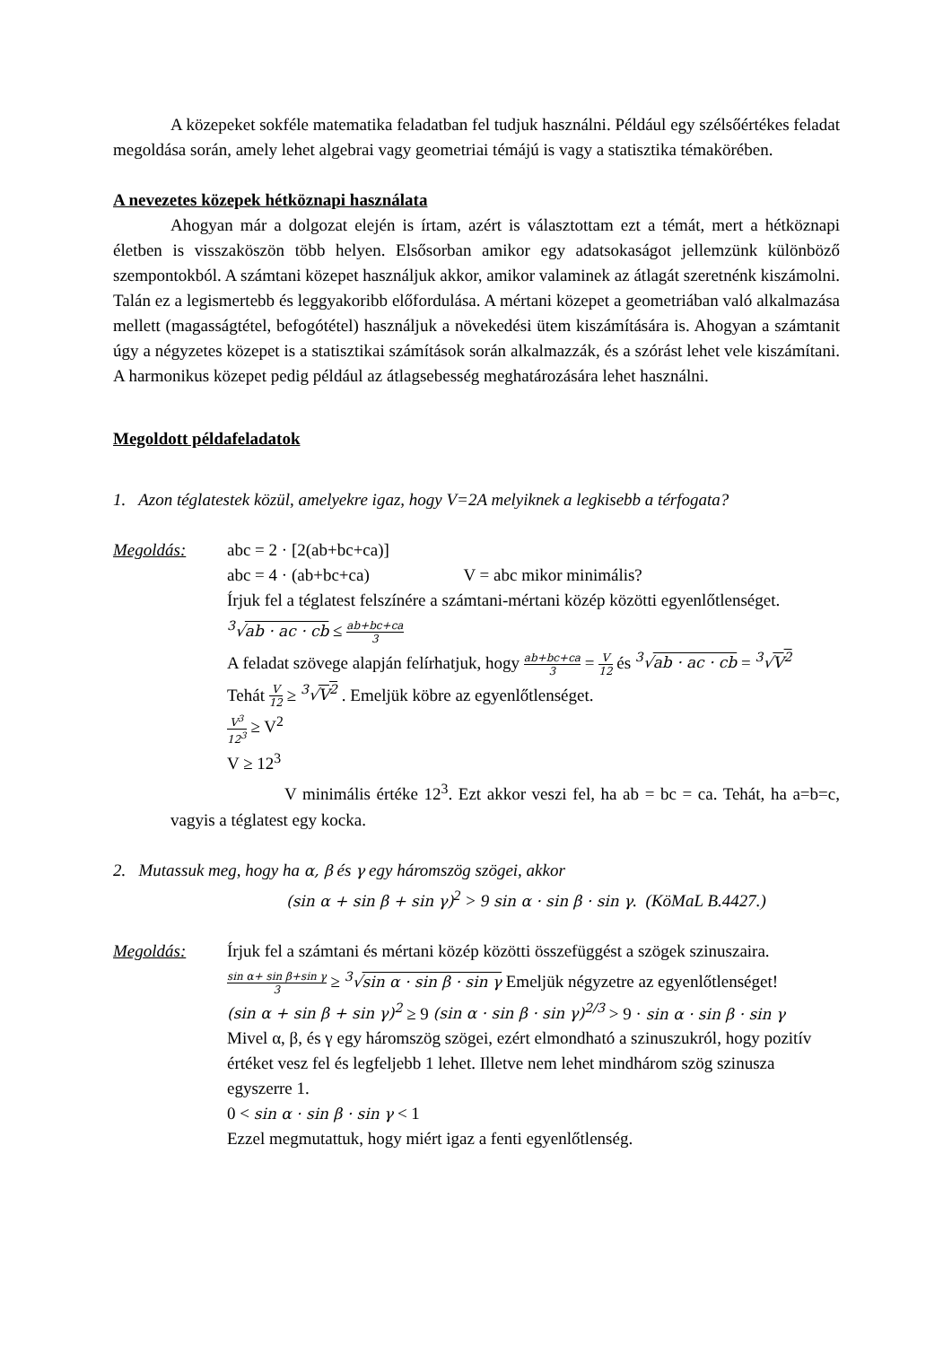A közepeket sokféle matematika feladatban fel tudjuk használni. Például egy szélsőértékes feladat megoldása során, amely lehet algebrai vagy geometriai témájú is vagy a statisztika témakörében.
A nevezetes közepek hétköznapi használata
Ahogyan már a dolgozat elején is írtam, azért is választottam ezt a témát, mert a hétköznapi életben is visszaköszön több helyen. Elsősorban amikor egy adatsokaságot jellemzünk különböző szempontokból. A számtani közepet használjuk akkor, amikor valaminek az átlagát szeretnénk kiszámolni. Talán ez a legismertebb és leggyakoribb előfordulása. A mértani közepet a geometriában való alkalmazása mellett (magasságtétel, befogótétel) használjuk a növekedési ütem kiszámítására is. Ahogyan a számtanit úgy a négyzetes közepet is a statisztikai számítások során alkalmazzák, és a szórást lehet vele kiszámítani. A harmonikus közepet pedig például az átlagsebesség meghatározására lehet használni.
Megoldott példafeladatok
1. Azon téglatestek közül, amelyekre igaz, hogy V=2A melyiknek a legkisebb a térfogata?
Megoldás: abc = 2 · [2(ab+bc+ca)]
abc = 4 · (ab+bc+ca) V = abc mikor minimális?
Írjuk fel a téglatest felszínére a számtani-mértani közép közötti egyenlőtlenséget.
<sup>3</sup>√ab · ac · cb ≤ ab+bc+ca 3
A feladat szövege alapján felírhatjuk, hogy ab+bc+ca 3 = V 12 és <sup>3</sup>√ab · ac · cb = <sup>3</sup>√V<sup>2</sup>
Tehát V 12 ≥ <sup>3</sup>√V<sup>2</sup> . Emeljük köbre az egyenlőtlenséget.
V<sup>3</sup> 12<sup>3</sup> ≥ V<sup>2</sup>
V ≥ 12<sup>3</sup>
V minimális értéke 12<sup>3</sup>. Ezt akkor veszi fel, ha ab = bc = ca. Tehát, ha a=b=c, vagyis a téglatest egy kocka.
2. Mutassuk meg, hogy ha α, β és γ egy háromszög szögei, akkor
(sin α + sin β + sin γ)<sup>2</sup> > 9 sin α · sin β · sin γ. (KöMaL B.4427.)
Megoldás: Írjuk fel a számtani és mértani közép közötti összefüggést a szögek szinuszaira.
sin α+ sin β+sin γ 3 ≥ <sup>3</sup>√sin α · sin β · sin γ Emeljük négyzetre az egyenlőtlenséget!
(sin α + sin β + sin γ)<sup>2</sup> ≥ 9 (sin α · sin β · sin γ)<sup>2/3</sup> > 9 · sin α · sin β · sin γ
Mivel α, β, és γ egy háromszög szögei, ezért elmondható a szinuszukról, hogy pozitív értéket vesz fel és legfeljebb 1 lehet. Illetve nem lehet mindhárom szög szinusza egyszerre 1.
0 < sin α · sin β · sin γ < 1
Ezzel megmutattuk, hogy miért igaz a fenti egyenlőtlenség.